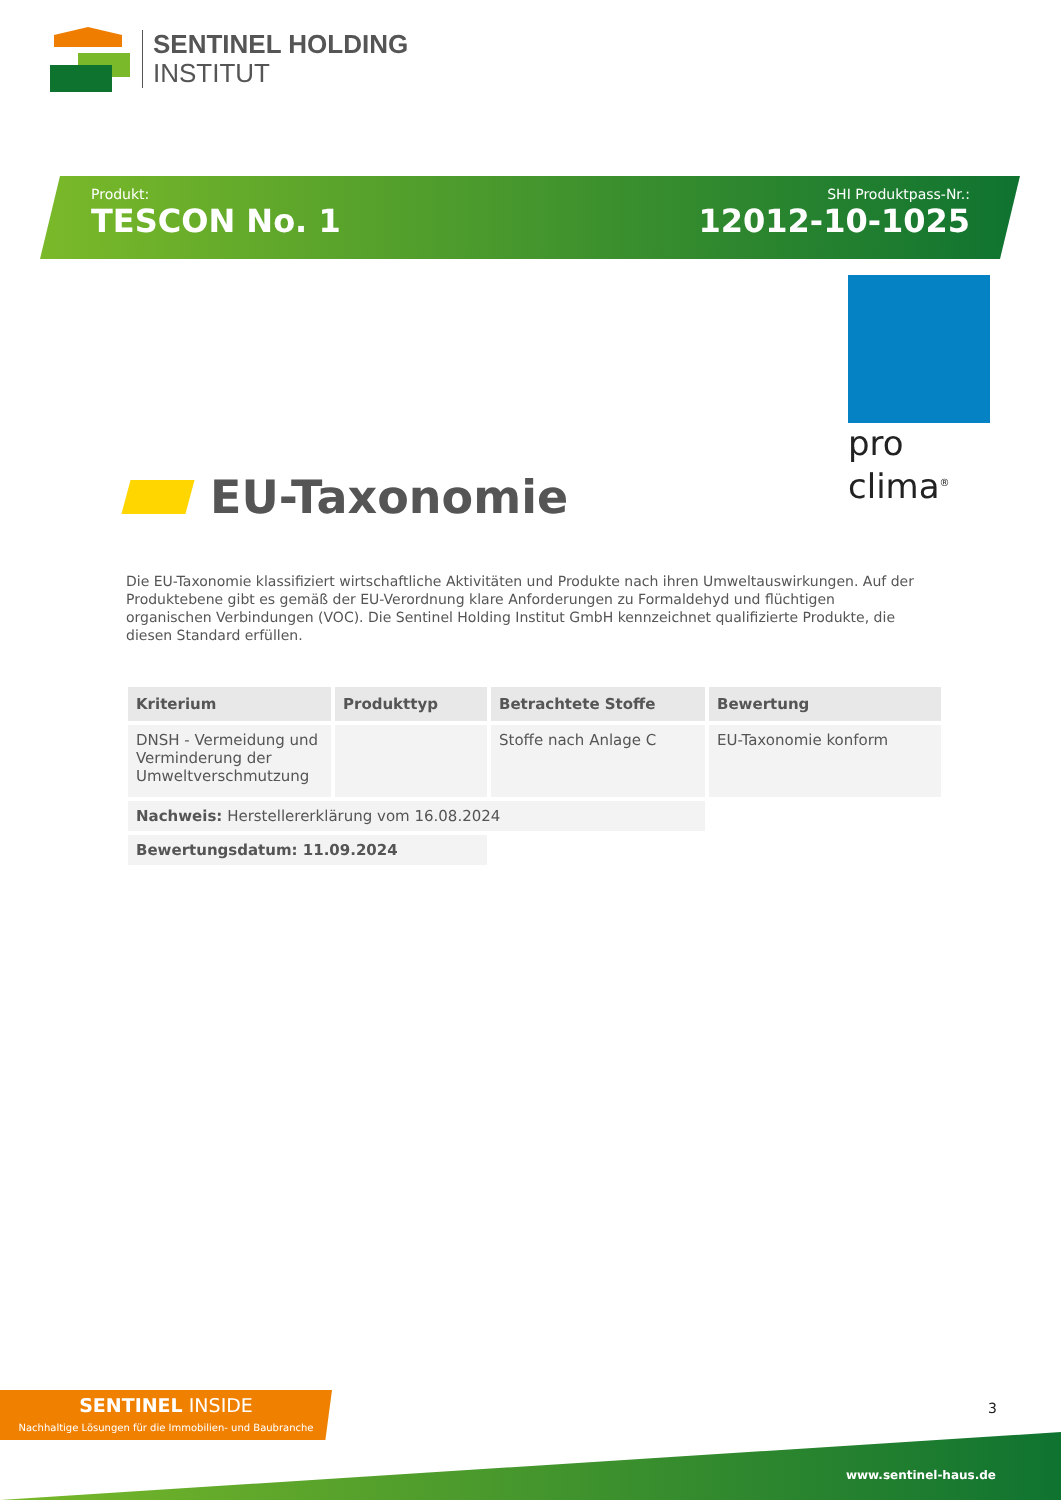SENTINEL HOLDING
INSTITUT
Produkt:
TESCON No. 1
SHI Produktpass-Nr.:
12012-10-1025
pro clima<sup>®</sup>
EU-Taxonomie
Die EU-Taxonomie klassifiziert wirtschaftliche Aktivitäten und Produkte nach ihren Umweltauswirkungen. Auf der Produktebene gibt es gemäß der EU-Verordnung klare Anforderungen zu Formaldehyd und flüchtigen organischen Verbindungen (VOC). Die Sentinel Holding Institut GmbH kennzeichnet qualifizierte Produkte, die diesen Standard erfüllen.
| Kriterium | Produkttyp | Betrachtete Stoffe | Bewertung |
| --- | --- | --- | --- |
| DNSH - Vermeidung und Verminderung der Umweltverschmutzung | | Stoffe nach Anlage C | EU-Taxonomie konform |
| Nachweis: Herstellererklärung vom 16.08.2024 | | | |
| Bewertungsdatum: 11.09.2024 | | | |
SENTINEL INSIDE
Nachhaltige Lösungen für die Immobilien- und Baubranche
3
www.sentinel-haus.de